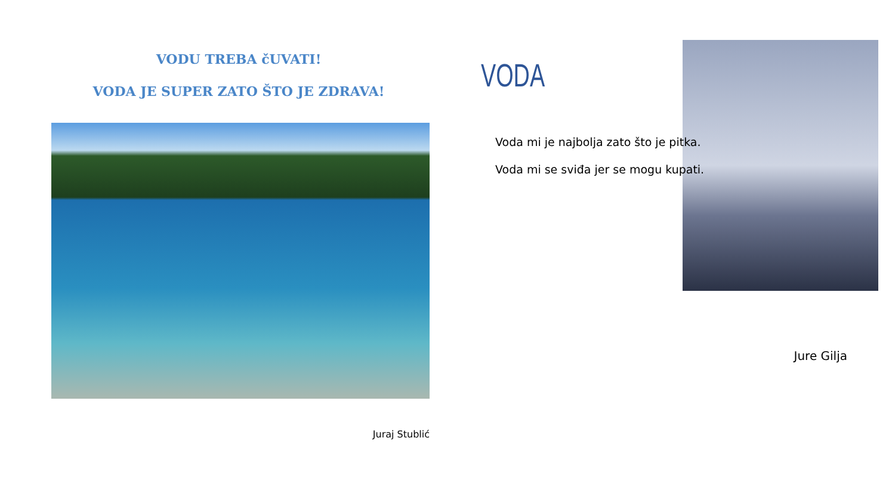VODU TREBA čUVATI!
VODA JE SUPER ZATO ŠTO JE ZDRAVA!
Juraj Stublić
VODA
Voda mi je najbolja zato što je pitka.
Voda mi se sviđa jer se mogu kupati.
Jure Gilja